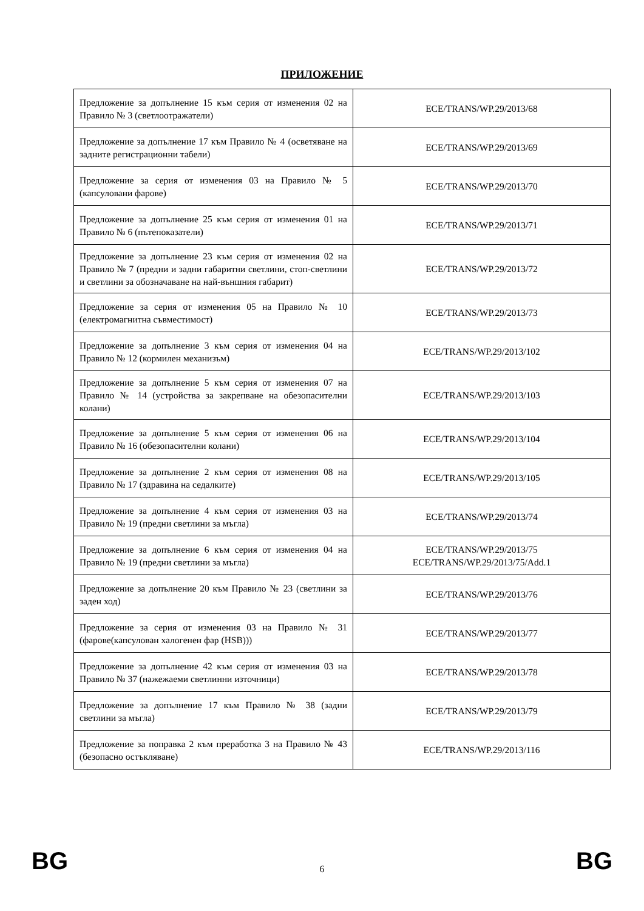ПРИЛОЖЕНИЕ
| Предложение за допълнение 15 към серия от изменения 02 на Правило № 3 (светлоотражатели) | ECE/TRANS/WP.29/2013/68 |
| Предложение за допълнение 17 към Правило № 4 (осветяване на задните регистрационни табели) | ECE/TRANS/WP.29/2013/69 |
| Предложение за серия от изменения 03 на Правило № 5 (капсуловани фарове) | ECE/TRANS/WP.29/2013/70 |
| Предложение за допълнение 25 към серия от изменения 01 на Правило № 6 (пътепоказатели) | ECE/TRANS/WP.29/2013/71 |
| Предложение за допълнение 23 към серия от изменения 02 на Правило № 7 (предни и задни габаритни светлини, стоп-светлини и светлини за обозначаване на най-външния габарит) | ECE/TRANS/WP.29/2013/72 |
| Предложение за серия от изменения 05 на Правило № 10 (електромагнитна съвместимост) | ECE/TRANS/WP.29/2013/73 |
| Предложение за допълнение 3 към серия от изменения 04 на Правило № 12 (кормилен механизъм) | ECE/TRANS/WP.29/2013/102 |
| Предложение за допълнение 5 към серия от изменения 07 на Правило № 14 (устройства за закрепване на обезопасителни колани) | ECE/TRANS/WP.29/2013/103 |
| Предложение за допълнение 5 към серия от изменения 06 на Правило № 16 (обезопасителни колани) | ECE/TRANS/WP.29/2013/104 |
| Предложение за допълнение 2 към серия от изменения 08 на Правило № 17 (здравина на седалките) | ECE/TRANS/WP.29/2013/105 |
| Предложение за допълнение 4 към серия от изменения 03 на Правило № 19 (предни светлини за мъгла) | ECE/TRANS/WP.29/2013/74 |
| Предложение за допълнение 6 към серия от изменения 04 на Правило № 19 (предни светлини за мъгла) | ECE/TRANS/WP.29/2013/75 ECE/TRANS/WP.29/2013/75/Add.1 |
| Предложение за допълнение 20 към Правило № 23 (светлини за заден ход) | ECE/TRANS/WP.29/2013/76 |
| Предложение за серия от изменения 03 на Правило № 31 (фарове(капсулован халогенен фар (HSB))) | ECE/TRANS/WP.29/2013/77 |
| Предложение за допълнение 42 към серия от изменения 03 на Правило № 37 (нажежаеми светлинни източници) | ECE/TRANS/WP.29/2013/78 |
| Предложение за допълнение 17 към Правило № 38 (задни светлини за мъгла) | ECE/TRANS/WP.29/2013/79 |
| Предложение за поправка 2 към преработка 3 на Правило № 43 (безопасно остъкляване) | ECE/TRANS/WP.29/2013/116 |
BG 6 BG